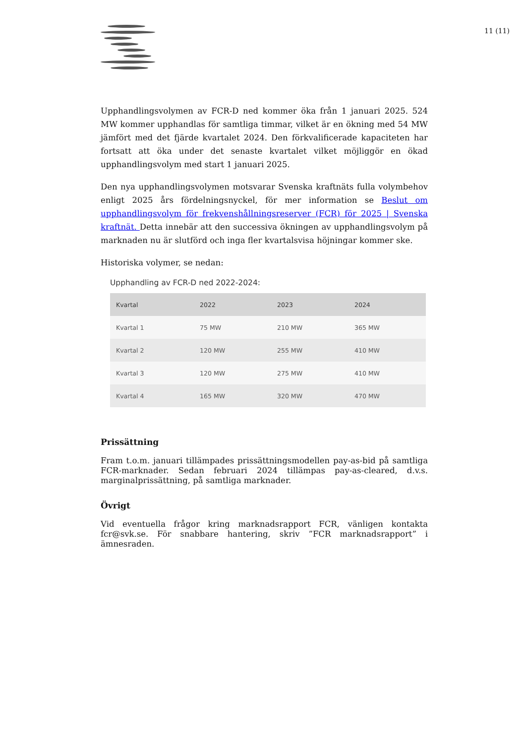11 (11)
Upphandlingsvolymen av FCR-D ned kommer öka från 1 januari 2025. 524 MW kommer upphandlas för samtliga timmar, vilket är en ökning med 54 MW jämfört med det fjärde kvartalet 2024. Den förkvalificerade kapaciteten har fortsatt att öka under det senaste kvartalet vilket möjliggör en ökad upphandlingsvolym med start 1 januari 2025.
Den nya upphandlingsvolymen motsvarar Svenska kraftnäts fulla volymbehov enligt 2025 års fördelningsnyckel, för mer information se Beslut om upphandlingsvolym för frekvenshållningsreserver (FCR) för 2025 | Svenska kraftnät. Detta innebär att den successiva ökningen av upphandlingsvolym på marknaden nu är slutförd och inga fler kvartalsvisa höjningar kommer ske.
Historiska volymer, se nedan:
Upphandling av FCR-D ned 2022-2024:
| Kvartal | 2022 | 2023 | 2024 |
| --- | --- | --- | --- |
| Kvartal 1 | 75 MW | 210 MW | 365 MW |
| Kvartal 2 | 120 MW | 255 MW | 410 MW |
| Kvartal 3 | 120 MW | 275 MW | 410 MW |
| Kvartal 4 | 165 MW | 320 MW | 470 MW |
Prissättning
Fram t.o.m. januari tillämpades prissättningsmodellen pay-as-bid på samtliga FCR-marknader. Sedan februari 2024 tillämpas pay-as-cleared, d.v.s. marginalprissättning, på samtliga marknader.
Övrigt
Vid eventuella frågor kring marknadsrapport FCR, vänligen kontakta fcr@svk.se. För snabbare hantering, skriv ”FCR marknadsrapport” i ämnesraden.